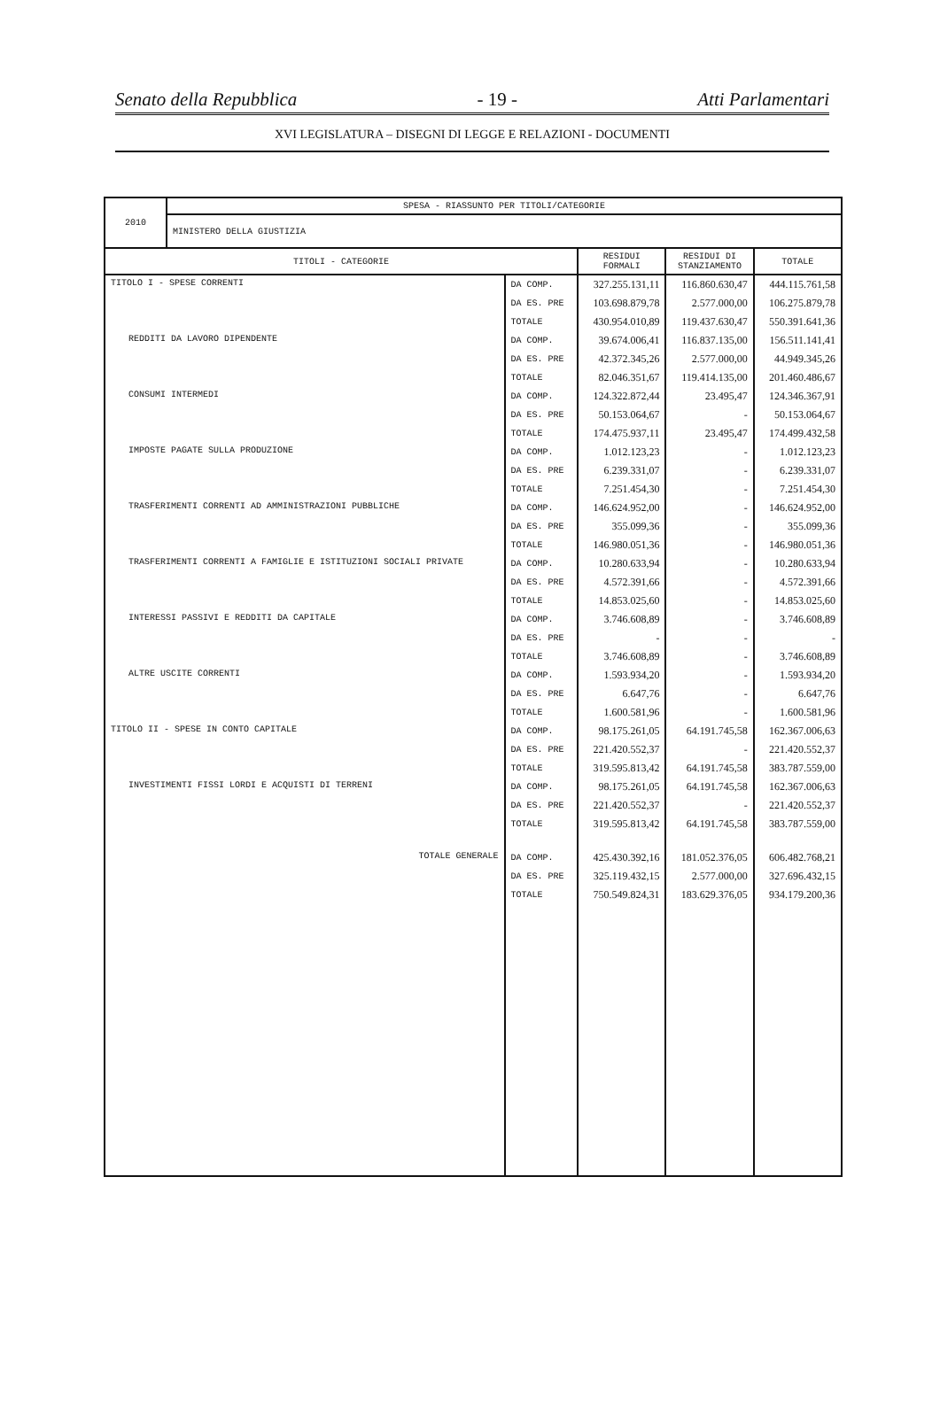Senato della Repubblica - 19 - Atti Parlamentari
XVI LEGISLATURA – DISEGNI DI LEGGE E RELAZIONI - DOCUMENTI
| 2010 | SPESA - RIASSUNTO PER TITOLI/CATEGORIE | | | | |
| | MINISTERO DELLA GIUSTIZIA | | | | |
| TITOLI - CATEGORIE | | | RESIDUI FORMALI | RESIDUI DI STANZIAMENTO | TOTALE |
| TITOLO I - SPESE CORRENTI | | DA COMP. | 327.255.131,11 | 116.860.630,47 | 444.115.761,58 |
| | | DA ES. PRE | 103.698.879,78 | 2.577.000,00 | 106.275.879,78 |
| | | TOTALE | 430.954.010,89 | 119.437.630,47 | 550.391.641,36 |
| REDDITI DA LAVORO DIPENDENTE | | DA COMP. | 39.674.006,41 | 116.837.135,00 | 156.511.141,41 |
| | | DA ES. PRE | 42.372.345,26 | 2.577.000,00 | 44.949.345,26 |
| | | TOTALE | 82.046.351,67 | 119.414.135,00 | 201.460.486,67 |
| CONSUMI INTERMEDI | | DA COMP. | 124.322.872,44 | 23.495,47 | 124.346.367,91 |
| | | DA ES. PRE | 50.153.064,67 | - | 50.153.064,67 |
| | | TOTALE | 174.475.937,11 | 23.495,47 | 174.499.432,58 |
| IMPOSTE PAGATE SULLA PRODUZIONE | | DA COMP. | 1.012.123,23 | - | 1.012.123,23 |
| | | DA ES. PRE | 6.239.331,07 | - | 6.239.331,07 |
| | | TOTALE | 7.251.454,30 | - | 7.251.454,30 |
| TRASFERIMENTI CORRENTI AD AMMINISTRAZIONI PUBBLICHE | | DA COMP. | 146.624.952,00 | - | 146.624.952,00 |
| | | DA ES. PRE | 355.099,36 | - | 355.099,36 |
| | | TOTALE | 146.980.051,36 | - | 146.980.051,36 |
| TRASFERIMENTI CORRENTI A FAMIGLIE E ISTITUZIONI SOCIALI PRIVATE | | DA COMP. | 10.280.633,94 | - | 10.280.633,94 |
| | | DA ES. PRE | 4.572.391,66 | - | 4.572.391,66 |
| | | TOTALE | 14.853.025,60 | - | 14.853.025,60 |
| INTERESSI PASSIVI E REDDITI DA CAPITALE | | DA COMP. | 3.746.608,89 | - | 3.746.608,89 |
| | | DA ES. PRE | - | - | - |
| | | TOTALE | 3.746.608,89 | - | 3.746.608,89 |
| ALTRE USCITE CORRENTI | | DA COMP. | 1.593.934,20 | - | 1.593.934,20 |
| | | DA ES. PRE | 6.647,76 | - | 6.647,76 |
| | | TOTALE | 1.600.581,96 | - | 1.600.581,96 |
| TITOLO II - SPESE IN CONTO CAPITALE | | DA COMP. | 98.175.261,05 | 64.191.745,58 | 162.367.006,63 |
| | | DA ES. PRE | 221.420.552,37 | - | 221.420.552,37 |
| | | TOTALE | 319.595.813,42 | 64.191.745,58 | 383.787.559,00 |
| INVESTIMENTI FISSI LORDI E ACQUISTI DI TERRENI | | DA COMP. | 98.175.261,05 | 64.191.745,58 | 162.367.006,63 |
| | | DA ES. PRE | 221.420.552,37 | - | 221.420.552,37 |
| | | TOTALE | 319.595.813,42 | 64.191.745,58 | 383.787.559,00 |
| TOTALE GENERALE | | DA COMP. | 425.430.392,16 | 181.052.376,05 | 606.482.768,21 |
| | | DA ES. PRE | 325.119.432,15 | 2.577.000,00 | 327.696.432,15 |
| | | TOTALE | 750.549.824,31 | 183.629.376,05 | 934.179.200,36 |